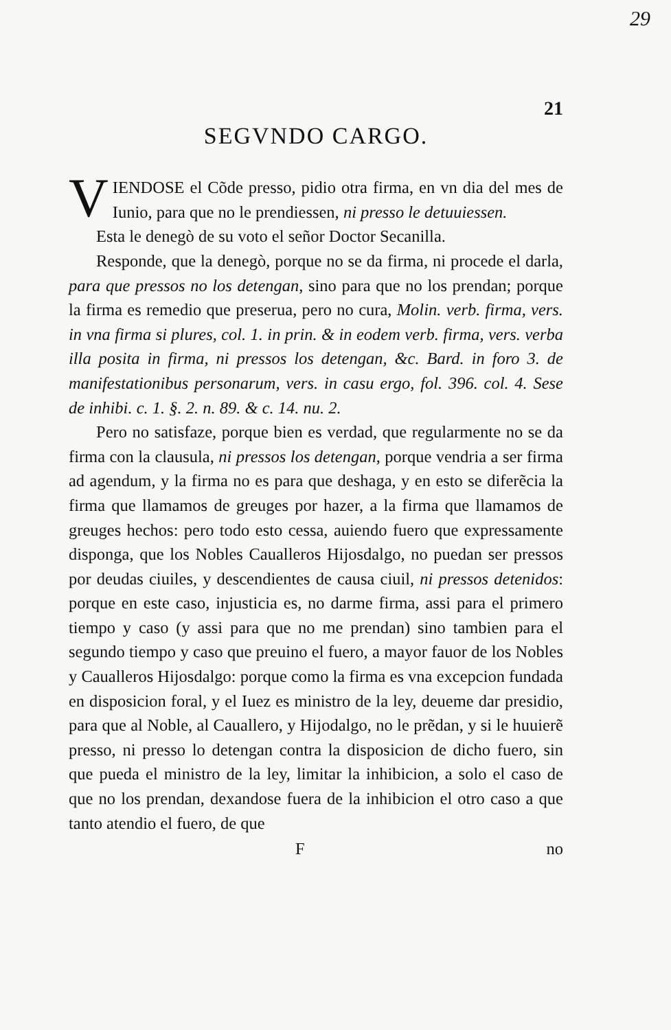29
21
SEGVNDO CARGO.
VIENDOSE el Cõde presso, pidio otra firma, en vn dia del mes de Iunio, para que no le prendiessen, ni presso le detuuiessen.
Esta le denegò de su voto el señor Doctor Secanilla.
Responde, que la denegò, porque no se da firma, ni procede el darla, para que pressos no los detengan, sino para que no los prendan; porque la firma es remedio que preserua, pero no cura, Molin. verb. firma, vers. in vna firma si plures, col. 1. in prin. & in eodem verb. firma, vers. verba illa posita in firma, ni pressos los detengan, &c. Bard. in foro 3. de manifestationibus personarum, vers. in casu ergo, fol. 396. col. 4. Sese de inhibi. c. 1. §. 2. n. 89. & c. 14. nu. 2.
Pero no satisfaze, porque bien es verdad, que regularmente no se da firma con la clausula, ni pressos los detengan, porque vendria a ser firma ad agendum, y la firma no es para que deshaga, y en esto se diferẽcia la firma que llamamos de greuges por hazer, a la firma que llamamos de greuges hechos: pero todo esto cessa, auiendo fuero que expressamente disponga, que los Nobles Caualleros Hijosdalgo, no puedan ser pressos por deudas ciuiles, y descendientes de causa ciuil, ni pressos detenidos: porque en este caso, injusticia es, no darme firma, assi para el primero tiempo y caso (y assi para que no me prendan) sino tambien para el segundo tiempo y caso que preuino el fuero, a mayor fauor de los Nobles y Caualleros Hijosdalgo: porque como la firma es vna excepcion fundada en disposicion foral, y el Iuez es ministro de la ley, deueme dar presidio, para que al Noble, al Cauallero, y Hijodalgo, no le prẽdan, y si le huuierẽ presso, ni presso lo detengan contra la disposicion de dicho fuero, sin que pueda el ministro de la ley, limitar la inhibicion, a solo el caso de que no los prendan, dexandose fuera de la inhibicion el otro caso a que tanto atendio el fuero, de que
Fno